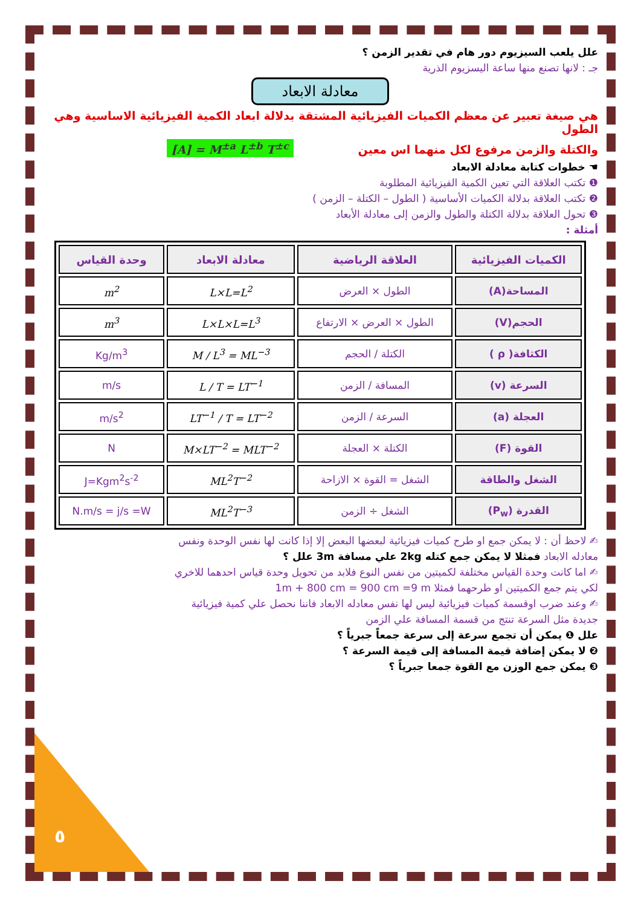علل يلعب السيزيوم دور هام في تقدير الزمن ؟
جـ : لانها تصنع منها ساعة اليسزيوم الذرية
معادلة الابعاد
هي صيغة تعبير عن معظم الكميات الفيزيائية المشتقة بدلالة ابعاد الكمية الفيزيائية الاساسية وهي الطول
والكتلة والزمن مرفوع لكل منهما اس معين [A] = M<sup>±a</sup> L<sup>±b</sup> T<sup>±c</sup>
☚ خطوات كتابة معادلة الابعاد
❶ تكتب العلاقة التي تعين الكمية الفيزيائية المطلوبة
❷ تكتب العلاقة بدلالة الكميات الأساسية ( الطول – الكتلة – الزمن )
❸ تحول العلاقة بدلالة الكتلة والطول والزمن إلى معادلة الأبعاد
أمثلة :
| الكميات الفيزيائية | العلاقة الرياضية | معادلة الابعاد | وحدة القياس |
| --- | --- | --- | --- |
| المساحة(A) | الطول × العرض | L×L=L<sup>2</sup> | m<sup>2</sup> |
| الحجم(V) | الطول × العرض × الارتفاع | L×L×L=L<sup>3</sup> | m<sup>3</sup> |
| الكثافة( ρ ) | الكتلة / الحجم | M / L<sup>3</sup> = ML<sup>−3</sup> | Kg/m<sup>3</sup> |
| السرعة (v) | المسافة / الزمن | L / T = LT<sup>−1</sup> | m/s |
| العجلة (a) | السرعة / الزمن | LT<sup>−1</sup> / T = LT<sup>−2</sup> | m/s<sup>2</sup> |
| القوة (F) | الكتلة × العجلة | M×LT<sup>−2</sup> = MLT<sup>−2</sup> | N |
| الشغل والطاقة | الشغل = القوة × الازاحة | ML<sup>2</sup>T<sup>−2</sup> | J=Kgm<sup>2</sup>s<sup>-2</sup> |
| القدرة (P<sub>w</sub>) | الشغل ÷ الزمن | ML<sup>2</sup>T<sup>−3</sup> | N.m/s = j/s =W |
✍ لاحظ أن : لا يمكن جمع او طرح كميات فيزيائية لبعضها البعض إلا إذا كانت لها نفس الوحدة ونفس
معادله الابعاد فمثلا لا يمكن جمع كتله 2kg علي مسافة 3m علل ؟
✍ اما كانت وحدة القياس مختلفة لكميتين من نفس النوع فلابد من تحويل وحدة قياس احدهما للاخري
لكي يتم جمع الكميتين او طرحهما فمثلا 1m + 800 cm = 900 cm =9 m
✍ وعند ضرب اوقسمة كميات فيزيائية ليس لها نفس معادله الابعاد فاننا نحصل علي كمية فيزيائية
جديدة مثل السرعة تنتج من قسمة المسافة علي الزمن
علل ❶ يمكن أن تجمع سرعة إلى سرعة جمعاً جبرياً ؟
❷ لا يمكن إضافة قيمة المسافة إلى قيمة السرعة ؟
❸ يمكن جمع الوزن مع القوة جمعا جبرياً ؟
٥